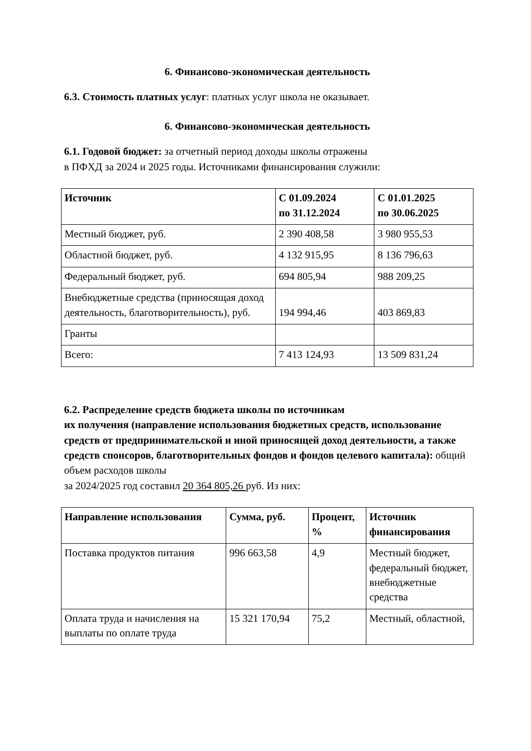6. Финансово-экономическая деятельность
6.3. Стоимость платных услуг: платных услуг школа не оказывает.
6. Финансово-экономическая деятельность
6.1. Годовой бюджет: за отчетный период доходы школы отражены
в ПФХД за 2024 и 2025 годы. Источниками финансирования служили:
| Источник | С 01.09.2024 по 31.12.2024 | С 01.01.2025 по 30.06.2025 |
| --- | --- | --- |
| Местный бюджет, руб. | 2 390 408,58 | 3 980 955,53 |
| Областной бюджет, руб. | 4 132 915,95 | 8 136 796,63 |
| Федеральный бюджет, руб. | 694 805,94 | 988 209,25 |
| Внебюджетные средства (приносящая доход деятельность, благотворительность), руб. | 194 994,46 | 403 869,83 |
| Гранты | | |
| Всего: | 7 413 124,93 | 13 509 831,24 |
6.2. Распределение средств бюджета школы по источникам
их получения (направление использования бюджетных средств, использование средств от предпринимательской и иной приносящей доход деятельности, а также средств спонсоров, благотворительных фондов и фондов целевого капитала): общий объем расходов школы
за 2024/2025 год составил 20 364 805,26 руб. Из них:
| Направление использования | Сумма, руб. | Процент, % | Источник финансирования |
| --- | --- | --- | --- |
| Поставка продуктов питания | 996 663,58 | 4,9 | Местный бюджет, федеральный бюджет, внебюджетные средства |
| Оплата труда и начисления на выплаты по оплате труда | 15 321 170,94 | 75,2 | Местный, областной, |